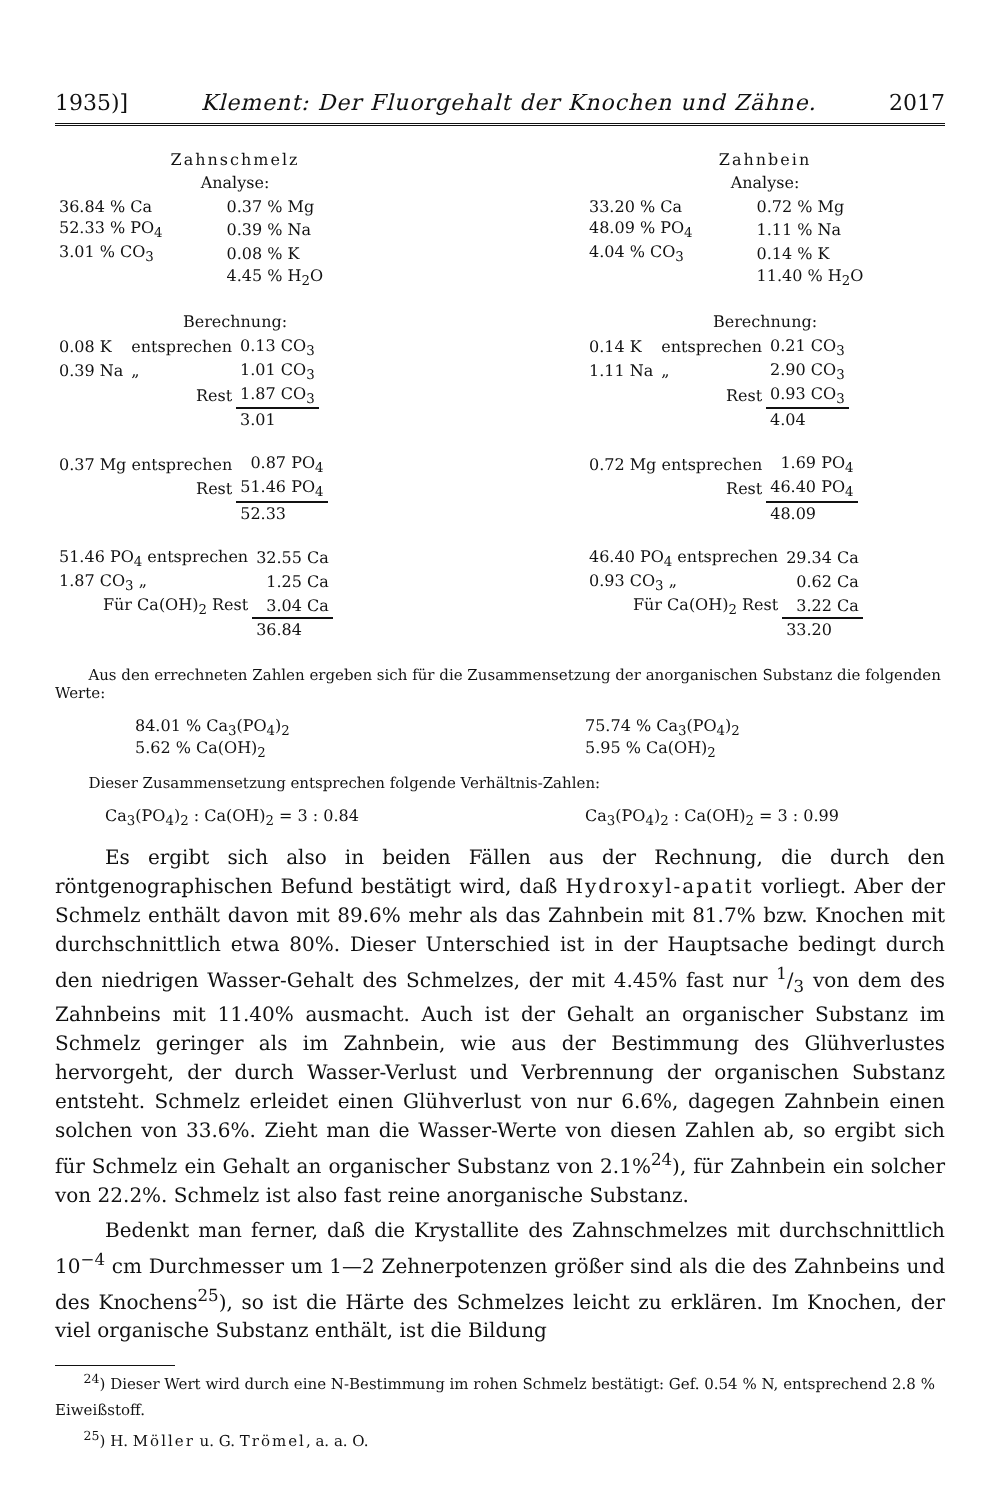1935)] Klement: Der Fluorgehalt der Knochen und Zähne. 2017
Zahnschmelz
Analyse:
| 36.84 % Ca | 0.37 % Mg |
| 52.33 % PO<sub>4</sub> | 0.39 % Na |
| 3.01 % CO<sub>3</sub> | 0.08 % K |
| | 4.45 % H<sub>2</sub>O |
Berechnung:
| 0.08 K | entsprechen | 0.13 CO<sub>3</sub> |
| 0.39 Na | „ | 1.01 CO<sub>3</sub> |
| | Rest | 1.87 CO<sub>3</sub> |
| | | 3.01 |
| 0.37 Mg entsprechen | 0.87 PO<sub>4</sub> |
| Rest | 51.46 PO<sub>4</sub> |
| | 52.33 |
| 51.46 PO<sub>4</sub> entsprechen | 32.55 Ca |
| 1.87 CO<sub>3</sub> „ | 1.25 Ca |
| Für Ca(OH)<sub>2</sub> Rest | 3.04 Ca |
| | 36.84 |
Zahnbein
Analyse:
| 33.20 % Ca | 0.72 % Mg |
| 48.09 % PO<sub>4</sub> | 1.11 % Na |
| 4.04 % CO<sub>3</sub> | 0.14 % K |
| | 11.40 % H<sub>2</sub>O |
Berechnung:
| 0.14 K | entsprechen | 0.21 CO<sub>3</sub> |
| 1.11 Na | „ | 2.90 CO<sub>3</sub> |
| | Rest | 0.93 CO<sub>3</sub> |
| | | 4.04 |
| 0.72 Mg entsprechen | 1.69 PO<sub>4</sub> |
| Rest | 46.40 PO<sub>4</sub> |
| | 48.09 |
| 46.40 PO<sub>4</sub> entsprechen | 29.34 Ca |
| 0.93 CO<sub>3</sub> „ | 0.62 Ca |
| Für Ca(OH)<sub>2</sub> Rest | 3.22 Ca |
| | 33.20 |
Aus den errechneten Zahlen ergeben sich für die Zusammensetzung der anorganischen Substanz die folgenden Werte:
84.01 % Ca<sub>3</sub>(PO<sub>4</sub>)<sub>2</sub>
5.62 % Ca(OH)<sub>2</sub>
75.74 % Ca<sub>3</sub>(PO<sub>4</sub>)<sub>2</sub>
5.95 % Ca(OH)<sub>2</sub>
Dieser Zusammensetzung entsprechen folgende Verhältnis-Zahlen:
Ca<sub>3</sub>(PO<sub>4</sub>)<sub>2</sub> : Ca(OH)<sub>2</sub> = 3 : 0.84 Ca<sub>3</sub>(PO<sub>4</sub>)<sub>2</sub> : Ca(OH)<sub>2</sub> = 3 : 0.99
Es ergibt sich also in beiden Fällen aus der Rechnung, die durch den röntgenographischen Befund bestätigt wird, daß Hydroxyl-apatit vorliegt. Aber der Schmelz enthält davon mit 89.6% mehr als das Zahnbein mit 81.7% bzw. Knochen mit durchschnittlich etwa 80%. Dieser Unterschied ist in der Hauptsache bedingt durch den niedrigen Wasser-Gehalt des Schmelzes, der mit 4.45% fast nur 1/3 von dem des Zahnbeins mit 11.40% ausmacht. Auch ist der Gehalt an organischer Substanz im Schmelz geringer als im Zahnbein, wie aus der Bestimmung des Glühverlustes hervorgeht, der durch Wasser-Verlust und Verbrennung der organischen Substanz entsteht. Schmelz erleidet einen Glühverlust von nur 6.6%, dagegen Zahnbein einen solchen von 33.6%. Zieht man die Wasser-Werte von diesen Zahlen ab, so ergibt sich für Schmelz ein Gehalt an organischer Substanz von 2.1%<sup>24</sup>), für Zahnbein ein solcher von 22.2%. Schmelz ist also fast reine anorganische Substanz.
Bedenkt man ferner, daß die Krystallite des Zahnschmelzes mit durchschnittlich 10<sup>−4</sup> cm Durchmesser um 1—2 Zehnerpotenzen größer sind als die des Zahnbeins und des Knochens<sup>25</sup>), so ist die Härte des Schmelzes leicht zu erklären. Im Knochen, der viel organische Substanz enthält, ist die Bildung
<sup>24</sup>) Dieser Wert wird durch eine N-Bestimmung im rohen Schmelz bestätigt: Gef. 0.54 % N, entsprechend 2.8 % Eiweißstoff.
<sup>25</sup>) H. Möller u. G. Trömel, a. a. O.